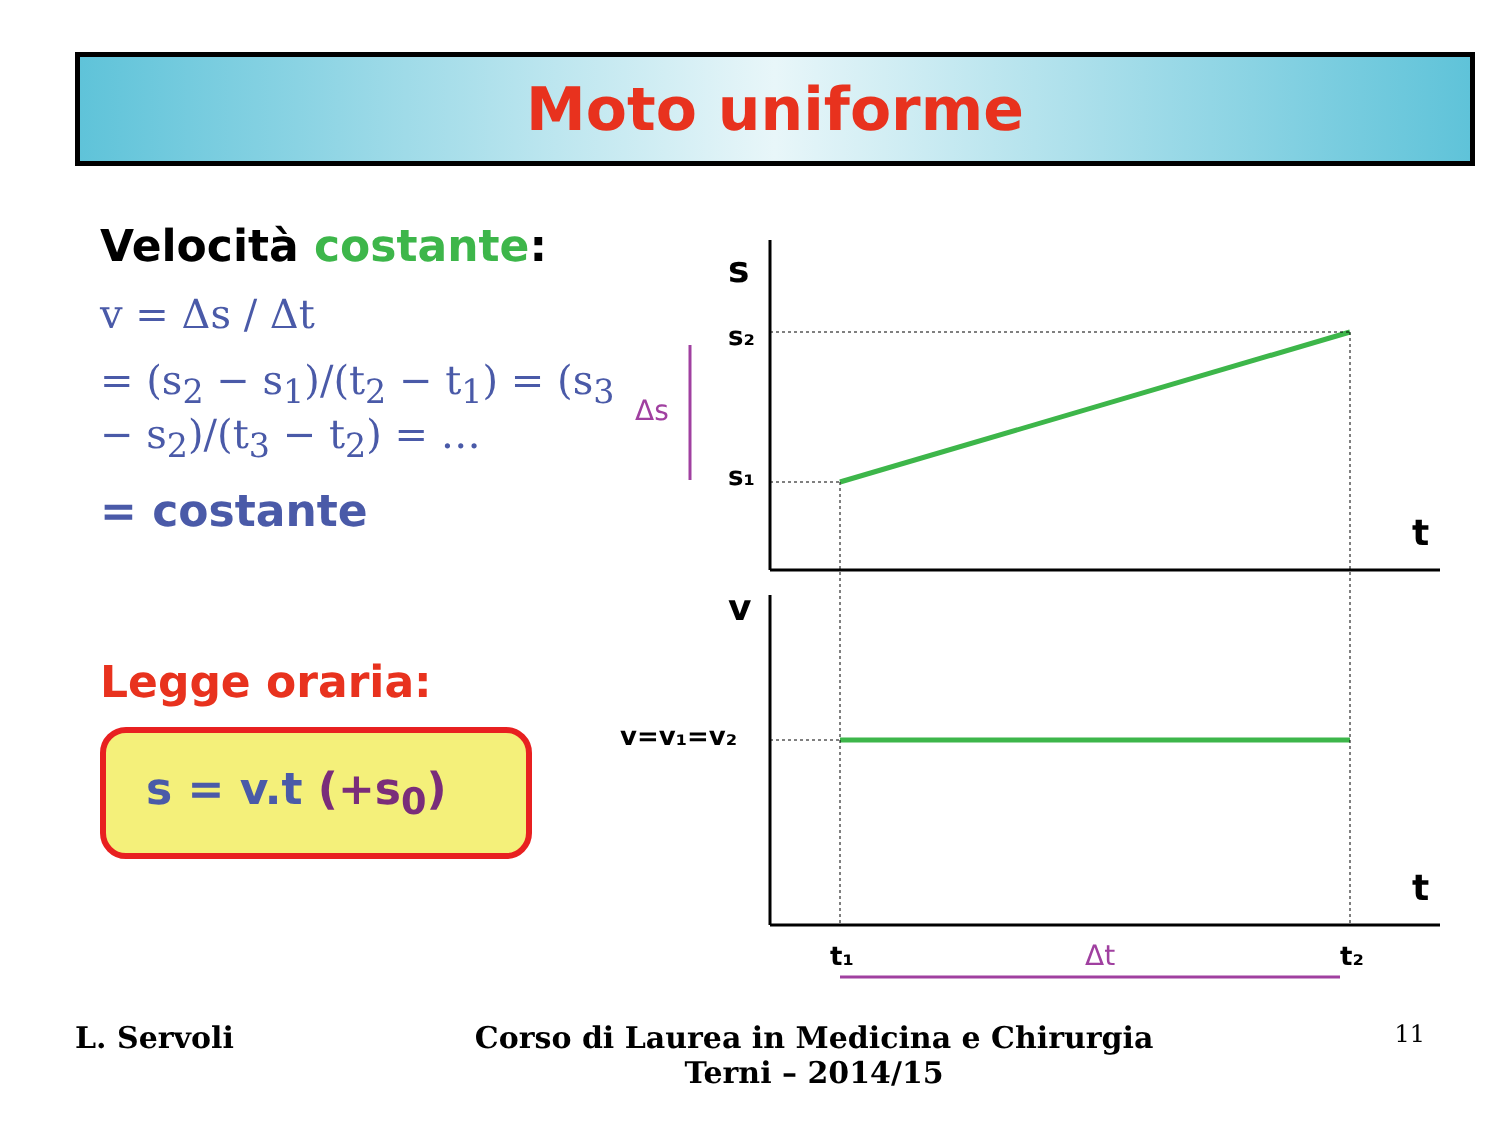Moto uniforme
Velocità costante:
v = Δs / Δt
= (s<sub>2</sub> − s<sub>1</sub>)/(t<sub>2</sub> − t<sub>1</sub>) = (s<sub>3</sub> − s<sub>2</sub>)/(t<sub>3</sub> − t<sub>2</sub>) = …
= costante
Legge oraria:
s = v.t (+s<sub>0</sub>)
s
s₂
s₁
t
v
v=v₁=v₂
t
t₁
t₂
Δs
Δt
L. Servoli Corso di Laurea in Medicina e Chirurgia
Terni – 2014/15 11